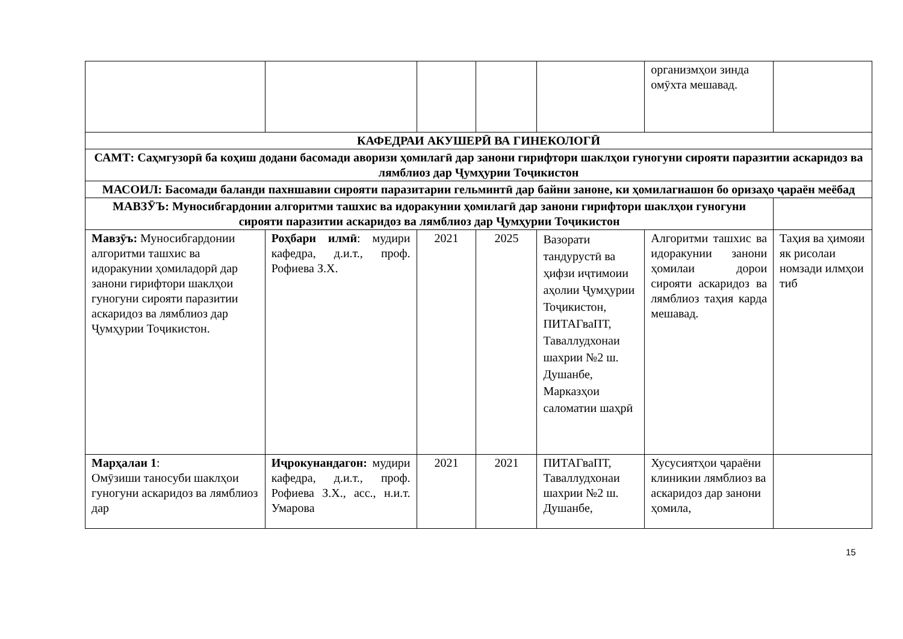| | | | | | организмҳои зинда омӯхта мешавад. | |
| КАФЕДРАИ АКУШЕРӢ ВА ГИНЕКОЛОГӢ | | | | | | |
| САМТ: Саҳмгузорӣ ба коҳиш додани басомади аворизи ҳомилагӣ дар занони гирифтори шаклҳои гуногуни сирояти паразитии аскаридоз ва лямблиоз дар Ҷумҳурии Тоҷикистон | | | | | | |
| МАСОИЛ: Басомади баланди пахншавии сирояти паразитарии гельминтӣ дар байни заноне, ки ҳомилагиашон бо оризаҳо ҷараён меёбад | | | | | | |
| МАВЗӮЪ: Муносибгардонии алгоритми ташхис ва идоракунии ҳомилагӣ дар занони гирифтори шаклҳои гуногуни сирояти паразитии аскаридоз ва лямблиоз дар Ҷумҳурии Тоҷикистон | | | | | | |
| Мавзӯъ: Муносибгардонии алгоритми ташхис ва идоракунии ҳомиладорӣ дар занони гирифтори шаклҳои гуногуни сирояти паразитии аскаридоз ва лямблиоз дар Ҷумҳурии Тоҷикистон. | Роҳбари илмӣ : мудири кафедра, д.и.т., проф. Рофиева З.Х. | 2021 | 2025 | Вазорати тандурустӣ ва ҳифзи иҷтимоии аҳолии Ҷумҳурии Тоҷикистон, ПИТАГваПТ, Таваллудхонаи шахрии №2 ш. Душанбе, Марказҳои саломатии шаҳрӣ | Алгоритми ташхис ва идоракунии занони ҳомилаи дорои сирояти аскаридоз ва лямблиоз таҳия карда мешавад. | Таҳия ва ҳимояи як рисолаи номзади илмҳои тиб |
| Марҳалаи 1 : Омӯзиши таносуби шаклҳои гуногуни аскаридоз ва лямблиоз дар | Иҷрокунандагон: мудири кафедра, д.и.т., проф. Рофиева З.Х., асс., н.и.т. Умарова | 2021 | 2021 | ПИТАГваПТ, Таваллудхонаи шахрии №2 ш. Душанбе, | Хусусиятҳои ҷараёни клиникии лямблиоз ва аскаридоз дар занони ҳомила, | |
15